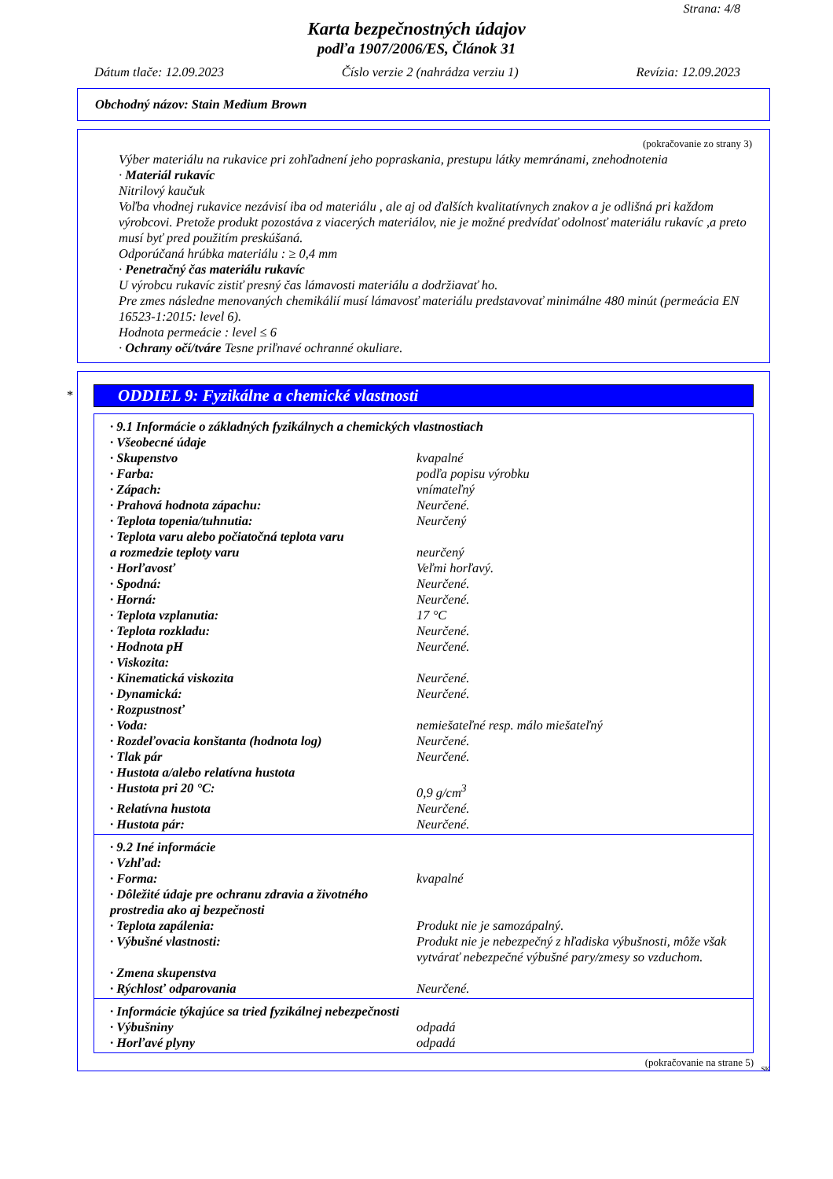Strana: 4/8
Karta bezpečnostných údajov
podľa 1907/2006/ES, Článok 31
Dátum tlače: 12.09.2023 Číslo verzie 2 (nahrádza verziu 1) Revízia: 12.09.2023
Obchodný názov: Stain Medium Brown
(pokračovanie zo strany 3)
Výber materiálu na rukavice pri zohľadnení jeho popraskania, prestupu látky memránami, znehodnotenia
· Materiál rukavíc
Nitrilový kaučuk
Voľba vhodnej rukavice nezávisí iba od materiálu , ale aj od ďalších kvalitatívnych znakov a je odlišná pri každom výrobcovi. Pretože produkt pozostáva z viacerých materiálov, nie je možné predvídať odolnosť materiálu rukavíc ,a preto musí byť pred použitím preskúšaná.
Odporúčaná hrúbka materiálu : ≥ 0,4 mm
· Penetračný čas materiálu rukavíc
U výrobcu rukavíc zistiť presný čas lámavosti materiálu a dodržiavať ho.
Pre zmes následne menovaných chemikálií musí lámavosť materiálu predstavovať minimálne 480 minút (permeácia EN 16523-1:2015: level 6).
Hodnota permeácie : level ≤ 6
· Ochrany očí/tváre Tesne priľnavé ochranné okuliare.
*
ODDIEL 9: Fyzikálne a chemické vlastnosti
| · 9.1 Informácie o základných fyzikálnych a chemických vlastnostiach | |
| · Všeobecné údaje | |
| · Skupenstvo | kvapalné |
| · Farba: | podľa popisu výrobku |
| · Zápach: | vnímateľný |
| · Prahová hodnota zápachu: | Neurčené. |
| · Teplota topenia/tuhnutia: | Neurčený |
| · Teplota varu alebo počiatočná teplota varu a rozmedzie teploty varu | neurčený |
| · Horľavosť | Veľmi horľavý. |
| · Spodná: | Neurčené. |
| · Horná: | Neurčené. |
| · Teplota vzplanutia: | 17 °C |
| · Teplota rozkladu: | Neurčené. |
| · Hodnota pH | Neurčené. |
| · Viskozita: | |
| · Kinematická viskozita | Neurčené. |
| · Dynamická: | Neurčené. |
| · Rozpustnosť | |
| · Voda: | nemiešateľné resp. málo miešateľný |
| · Rozdeľovacia konštanta (hodnota log) | Neurčené. |
| · Tlak pár | Neurčené. |
| · Hustota a/alebo relatívna hustota | |
| · Hustota pri 20 °C: | 0,9 g/cm<sup>3</sup> |
| · Relatívna hustota | Neurčené. |
| · Hustota pár: | Neurčené. |
| · 9.2 Iné informácie | |
| · Vzhľad: | |
| · Forma: | kvapalné |
| · Dôležité údaje pre ochranu zdravia a životného prostredia ako aj bezpečnosti | |
| · Teplota zapálenia: | Produkt nie je samozápalný. |
| · Výbušné vlastnosti: | Produkt nie je nebezpečný z hľadiska výbušnosti, môže však vytvárať nebezpečné výbušné pary/zmesy so vzduchom. |
| · Zmena skupenstva | |
| · Rýchlosť odparovania | Neurčené. |
| · Informácie týkajúce sa tried fyzikálnej nebezpečnosti | |
| · Výbušniny | odpadá |
| · Horľavé plyny | odpadá |
(pokračovanie na strane 5)
SK